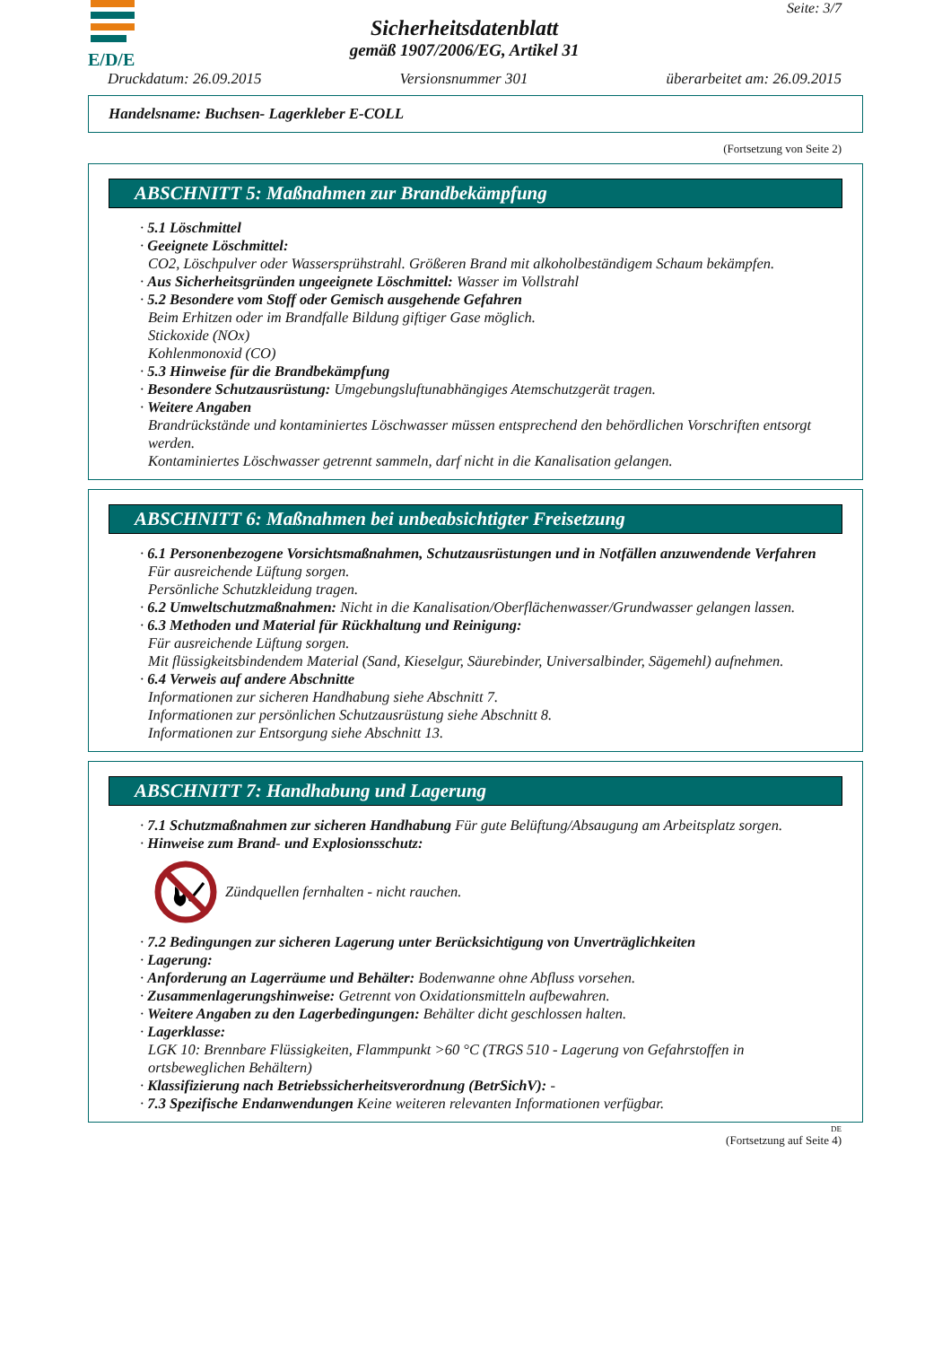E/D/E
Sicherheitsdatenblatt
gemäß 1907/2006/EG, Artikel 31
Seite: 3/7
Druckdatum: 26.09.2015 Versionsnummer 301 überarbeitet am: 26.09.2015
Handelsname: Buchsen- Lagerkleber E-COLL
(Fortsetzung von Seite 2)
ABSCHNITT 5: Maßnahmen zur Brandbekämpfung
· 5.1 Löschmittel
· Geeignete Löschmittel:
CO2, Löschpulver oder Wassersprühstrahl. Größeren Brand mit alkoholbeständigem Schaum bekämpfen.
· Aus Sicherheitsgründen ungeeignete Löschmittel: Wasser im Vollstrahl
· 5.2 Besondere vom Stoff oder Gemisch ausgehende Gefahren
Beim Erhitzen oder im Brandfalle Bildung giftiger Gase möglich.
Stickoxide (NOx)
Kohlenmonoxid (CO)
· 5.3 Hinweise für die Brandbekämpfung
· Besondere Schutzausrüstung: Umgebungsluftunabhängiges Atemschutzgerät tragen.
· Weitere Angaben
Brandrückstände und kontaminiertes Löschwasser müssen entsprechend den behördlichen Vorschriften entsorgt werden.
Kontaminiertes Löschwasser getrennt sammeln, darf nicht in die Kanalisation gelangen.
ABSCHNITT 6: Maßnahmen bei unbeabsichtigter Freisetzung
· 6.1 Personenbezogene Vorsichtsmaßnahmen, Schutzausrüstungen und in Notfällen anzuwendende Verfahren
Für ausreichende Lüftung sorgen.
Persönliche Schutzkleidung tragen.
· 6.2 Umweltschutzmaßnahmen: Nicht in die Kanalisation/Oberflächenwasser/Grundwasser gelangen lassen.
· 6.3 Methoden und Material für Rückhaltung und Reinigung:
Für ausreichende Lüftung sorgen.
Mit flüssigkeitsbindendem Material (Sand, Kieselgur, Säurebinder, Universalbinder, Sägemehl) aufnehmen.
· 6.4 Verweis auf andere Abschnitte
Informationen zur sicheren Handhabung siehe Abschnitt 7.
Informationen zur persönlichen Schutzausrüstung siehe Abschnitt 8.
Informationen zur Entsorgung siehe Abschnitt 13.
ABSCHNITT 7: Handhabung und Lagerung
· 7.1 Schutzmaßnahmen zur sicheren Handhabung Für gute Belüftung/Absaugung am Arbeitsplatz sorgen.
· Hinweise zum Brand- und Explosionsschutz:
Zündquellen fernhalten - nicht rauchen.
· 7.2 Bedingungen zur sicheren Lagerung unter Berücksichtigung von Unverträglichkeiten
· Lagerung:
· Anforderung an Lagerräume und Behälter: Bodenwanne ohne Abfluss vorsehen.
· Zusammenlagerungshinweise: Getrennt von Oxidationsmitteln aufbewahren.
· Weitere Angaben zu den Lagerbedingungen: Behälter dicht geschlossen halten.
· Lagerklasse:
LGK 10: Brennbare Flüssigkeiten, Flammpunkt >60 °C (TRGS 510 - Lagerung von Gefahrstoffen in ortsbeweglichen Behältern)
· Klassifizierung nach Betriebssicherheitsverordnung (BetrSichV): -
· 7.3 Spezifische Endanwendungen Keine weiteren relevanten Informationen verfügbar.
DE
(Fortsetzung auf Seite 4)